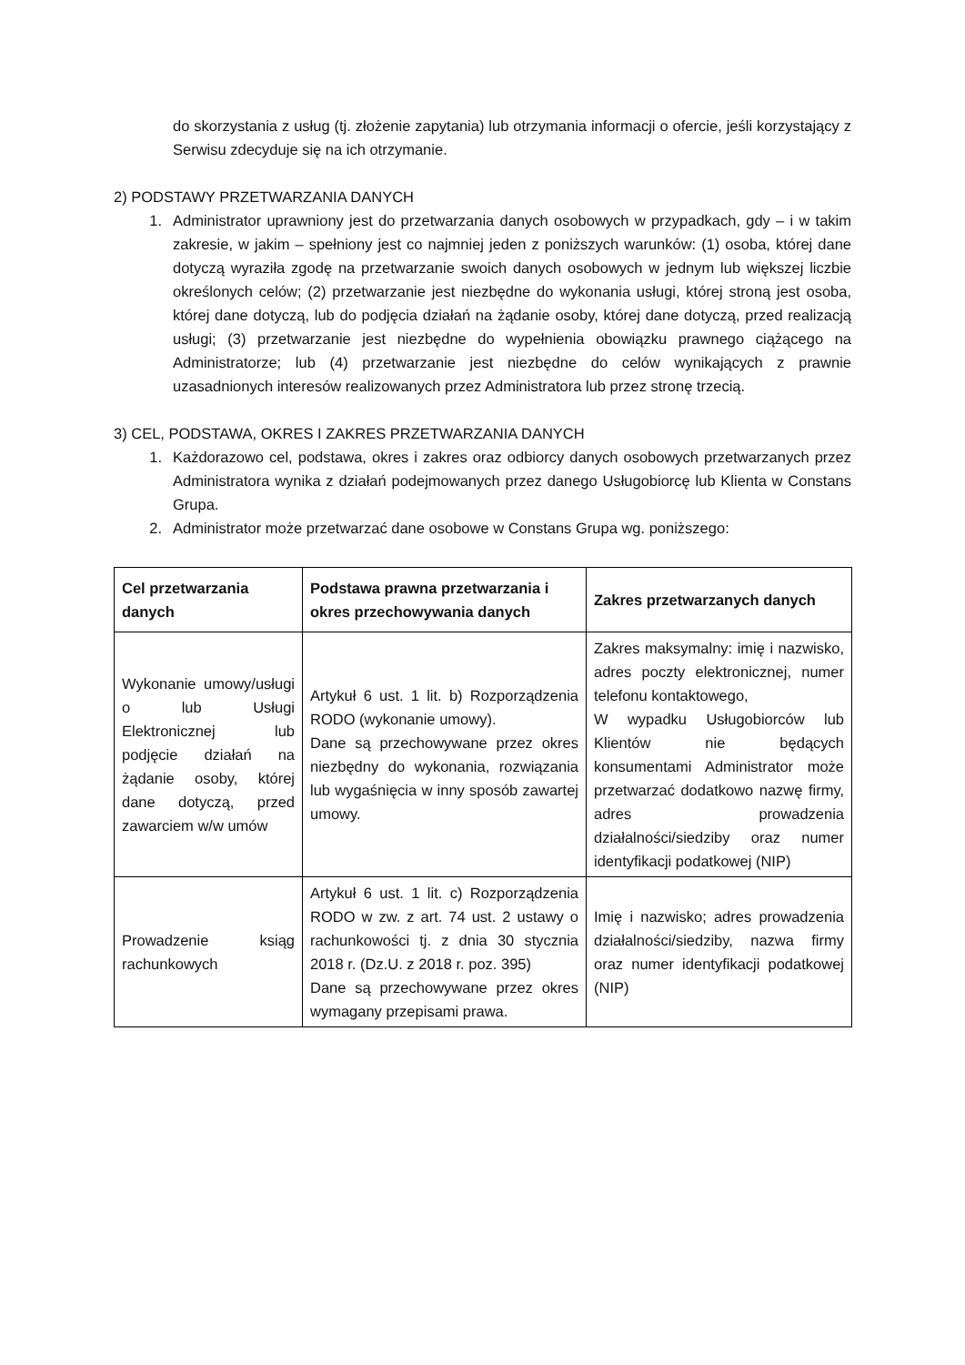do skorzystania z usług (tj. złożenie zapytania) lub otrzymania informacji o ofercie, jeśli korzystający z Serwisu zdecyduje się na ich otrzymanie.
2) PODSTAWY PRZETWARZANIA DANYCH
1. Administrator uprawniony jest do przetwarzania danych osobowych w przypadkach, gdy – i w takim zakresie, w jakim – spełniony jest co najmniej jeden z poniższych warunków: (1) osoba, której dane dotyczą wyraziła zgodę na przetwarzanie swoich danych osobowych w jednym lub większej liczbie określonych celów; (2) przetwarzanie jest niezbędne do wykonania usługi, której stroną jest osoba, której dane dotyczą, lub do podjęcia działań na żądanie osoby, której dane dotyczą, przed realizacją usługi; (3) przetwarzanie jest niezbędne do wypełnienia obowiązku prawnego ciążącego na Administratorze; lub (4) przetwarzanie jest niezbędne do celów wynikających z prawnie uzasadnionych interesów realizowanych przez Administratora lub przez stronę trzecią.
3) CEL, PODSTAWA, OKRES I ZAKRES PRZETWARZANIA DANYCH
1. Każdorazowo cel, podstawa, okres i zakres oraz odbiorcy danych osobowych przetwarzanych przez Administratora wynika z działań podejmowanych przez danego Usługobiorcę lub Klienta w Constans Grupa.
2. Administrator może przetwarzać dane osobowe w Constans Grupa wg. poniższego:
| Cel przetwarzania danych | Podstawa prawna przetwarzania i okres przechowywania danych | Zakres przetwarzanych danych |
| --- | --- | --- |
| Wykonanie umowy/usługi o lub Usługi Elektronicznej lub podjęcie działań na żądanie osoby, której dane dotyczą, przed zawarciem w/w umów | Artykuł 6 ust. 1 lit. b) Rozporządzenia RODO (wykonanie umowy). Dane są przechowywane przez okres niezbędny do wykonania, rozwiązania lub wygaśnięcia w inny sposób zawartej umowy. | Zakres maksymalny: imię i nazwisko, adres poczty elektronicznej, numer telefonu kontaktowego, W wypadku Usługobiorców lub Klientów nie będących konsumentami Administrator może przetwarzać dodatkowo nazwę firmy, adres prowadzenia działalności/siedziby oraz numer identyfikacji podatkowej (NIP) |
| Prowadzenie ksiąg rachunkowych | Artykuł 6 ust. 1 lit. c) Rozporządzenia RODO w zw. z art. 74 ust. 2 ustawy o rachunkowości tj. z dnia 30 stycznia 2018 r. (Dz.U. z 2018 r. poz. 395) Dane są przechowywane przez okres wymagany przepisami prawa. | Imię i nazwisko; adres prowadzenia działalności/siedziby, nazwa firmy oraz numer identyfikacji podatkowej (NIP) |